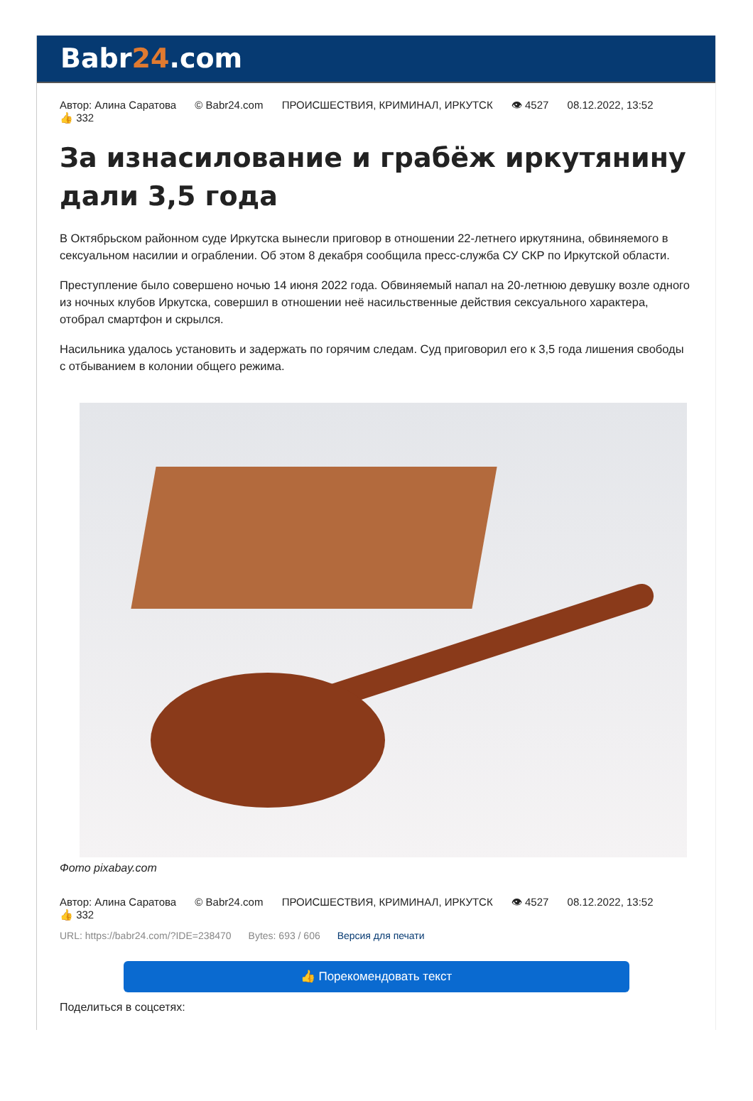Babr24.com
Автор: Алина Саратова © Babr24.com ПРОИСШЕСТВИЯ, КРИМИНАЛ, ИРКУТСК 👁 4527 08.12.2022, 13:52
👍 332
За изнасилование и грабёж иркутянину дали 3,5 года
В Октябрьском районном суде Иркутска вынесли приговор в отношении 22-летнего иркутянина, обвиняемого в сексуальном насилии и ограблении. Об этом 8 декабря сообщила пресс-служба СУ СКР по Иркутской области.
Преступление было совершено ночью 14 июня 2022 года. Обвиняемый напал на 20-летнюю девушку возле одного из ночных клубов Иркутска, совершил в отношении неё насильственные действия сексуального характера, отобрал смартфон и скрылся.
Насильника удалось установить и задержать по горячим следам. Суд приговорил его к 3,5 года лишения свободы с отбыванием в колонии общего режима.
Фото pixabay.com
Автор: Алина Саратова © Babr24.com ПРОИСШЕСТВИЯ, КРИМИНАЛ, ИРКУТСК 👁 4527 08.12.2022, 13:52
👍 332
URL: https://babr24.com/?IDE=238470 Bytes: 693 / 606 Версия для печати
👍 Порекомендовать текст
Поделиться в соцсетях: